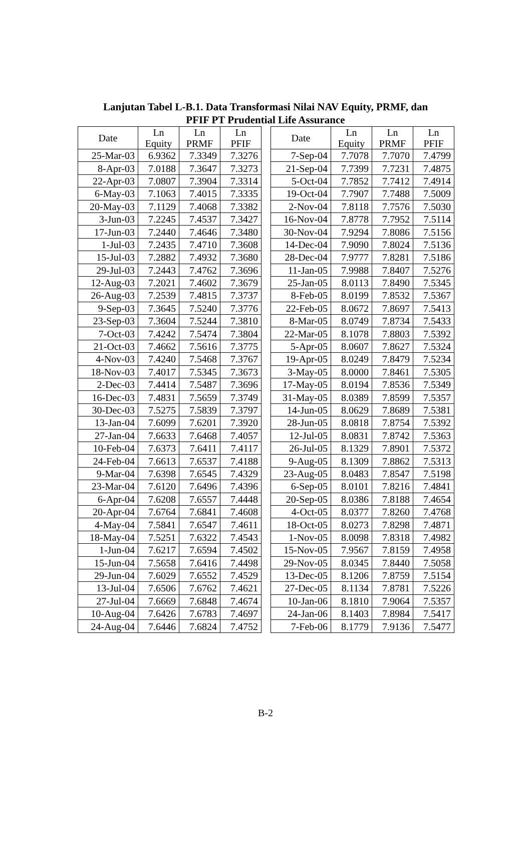Lanjutan Tabel L-B.1. Data Transformasi Nilai NAV Equity, PRMF, dan
PFIF PT Prudential Life Assurance
| Date | Ln Equity | Ln PRMF | Ln PFIF |
| --- | --- | --- | --- |
| 25-Mar-03 | 6.9362 | 7.3349 | 7.3276 |
| 8-Apr-03 | 7.0188 | 7.3647 | 7.3273 |
| 22-Apr-03 | 7.0807 | 7.3904 | 7.3314 |
| 6-May-03 | 7.1063 | 7.4015 | 7.3335 |
| 20-May-03 | 7.1129 | 7.4068 | 7.3382 |
| 3-Jun-03 | 7.2245 | 7.4537 | 7.3427 |
| 17-Jun-03 | 7.2440 | 7.4646 | 7.3480 |
| 1-Jul-03 | 7.2435 | 7.4710 | 7.3608 |
| 15-Jul-03 | 7.2882 | 7.4932 | 7.3680 |
| 29-Jul-03 | 7.2443 | 7.4762 | 7.3696 |
| 12-Aug-03 | 7.2021 | 7.4602 | 7.3679 |
| 26-Aug-03 | 7.2539 | 7.4815 | 7.3737 |
| 9-Sep-03 | 7.3645 | 7.5240 | 7.3776 |
| 23-Sep-03 | 7.3604 | 7.5244 | 7.3810 |
| 7-Oct-03 | 7.4242 | 7.5474 | 7.3804 |
| 21-Oct-03 | 7.4662 | 7.5616 | 7.3775 |
| 4-Nov-03 | 7.4240 | 7.5468 | 7.3767 |
| 18-Nov-03 | 7.4017 | 7.5345 | 7.3673 |
| 2-Dec-03 | 7.4414 | 7.5487 | 7.3696 |
| 16-Dec-03 | 7.4831 | 7.5659 | 7.3749 |
| 30-Dec-03 | 7.5275 | 7.5839 | 7.3797 |
| 13-Jan-04 | 7.6099 | 7.6201 | 7.3920 |
| 27-Jan-04 | 7.6633 | 7.6468 | 7.4057 |
| 10-Feb-04 | 7.6373 | 7.6411 | 7.4117 |
| 24-Feb-04 | 7.6613 | 7.6537 | 7.4188 |
| 9-Mar-04 | 7.6398 | 7.6545 | 7.4329 |
| 23-Mar-04 | 7.6120 | 7.6496 | 7.4396 |
| 6-Apr-04 | 7.6208 | 7.6557 | 7.4448 |
| 20-Apr-04 | 7.6764 | 7.6841 | 7.4608 |
| 4-May-04 | 7.5841 | 7.6547 | 7.4611 |
| 18-May-04 | 7.5251 | 7.6322 | 7.4543 |
| 1-Jun-04 | 7.6217 | 7.6594 | 7.4502 |
| 15-Jun-04 | 7.5658 | 7.6416 | 7.4498 |
| 29-Jun-04 | 7.6029 | 7.6552 | 7.4529 |
| 13-Jul-04 | 7.6506 | 7.6762 | 7.4621 |
| 27-Jul-04 | 7.6669 | 7.6848 | 7.4674 |
| 10-Aug-04 | 7.6426 | 7.6783 | 7.4697 |
| 24-Aug-04 | 7.6446 | 7.6824 | 7.4752 |
| Date | Ln Equity | Ln PRMF | Ln PFIF |
| --- | --- | --- | --- |
| 7-Sep-04 | 7.7078 | 7.7070 | 7.4799 |
| 21-Sep-04 | 7.7399 | 7.7231 | 7.4875 |
| 5-Oct-04 | 7.7852 | 7.7412 | 7.4914 |
| 19-Oct-04 | 7.7907 | 7.7488 | 7.5009 |
| 2-Nov-04 | 7.8118 | 7.7576 | 7.5030 |
| 16-Nov-04 | 7.8778 | 7.7952 | 7.5114 |
| 30-Nov-04 | 7.9294 | 7.8086 | 7.5156 |
| 14-Dec-04 | 7.9090 | 7.8024 | 7.5136 |
| 28-Dec-04 | 7.9777 | 7.8281 | 7.5186 |
| 11-Jan-05 | 7.9988 | 7.8407 | 7.5276 |
| 25-Jan-05 | 8.0113 | 7.8490 | 7.5345 |
| 8-Feb-05 | 8.0199 | 7.8532 | 7.5367 |
| 22-Feb-05 | 8.0672 | 7.8697 | 7.5413 |
| 8-Mar-05 | 8.0749 | 7.8734 | 7.5433 |
| 22-Mar-05 | 8.1078 | 7.8803 | 7.5392 |
| 5-Apr-05 | 8.0607 | 7.8627 | 7.5324 |
| 19-Apr-05 | 8.0249 | 7.8479 | 7.5234 |
| 3-May-05 | 8.0000 | 7.8461 | 7.5305 |
| 17-May-05 | 8.0194 | 7.8536 | 7.5349 |
| 31-May-05 | 8.0389 | 7.8599 | 7.5357 |
| 14-Jun-05 | 8.0629 | 7.8689 | 7.5381 |
| 28-Jun-05 | 8.0818 | 7.8754 | 7.5392 |
| 12-Jul-05 | 8.0831 | 7.8742 | 7.5363 |
| 26-Jul-05 | 8.1329 | 7.8901 | 7.5372 |
| 9-Aug-05 | 8.1309 | 7.8862 | 7.5313 |
| 23-Aug-05 | 8.0483 | 7.8547 | 7.5198 |
| 6-Sep-05 | 8.0101 | 7.8216 | 7.4841 |
| 20-Sep-05 | 8.0386 | 7.8188 | 7.4654 |
| 4-Oct-05 | 8.0377 | 7.8260 | 7.4768 |
| 18-Oct-05 | 8.0273 | 7.8298 | 7.4871 |
| 1-Nov-05 | 8.0098 | 7.8318 | 7.4982 |
| 15-Nov-05 | 7.9567 | 7.8159 | 7.4958 |
| 29-Nov-05 | 8.0345 | 7.8440 | 7.5058 |
| 13-Dec-05 | 8.1206 | 7.8759 | 7.5154 |
| 27-Dec-05 | 8.1134 | 7.8781 | 7.5226 |
| 10-Jan-06 | 8.1810 | 7.9064 | 7.5357 |
| 24-Jan-06 | 8.1403 | 7.8984 | 7.5417 |
| 7-Feb-06 | 8.1779 | 7.9136 | 7.5477 |
B-2